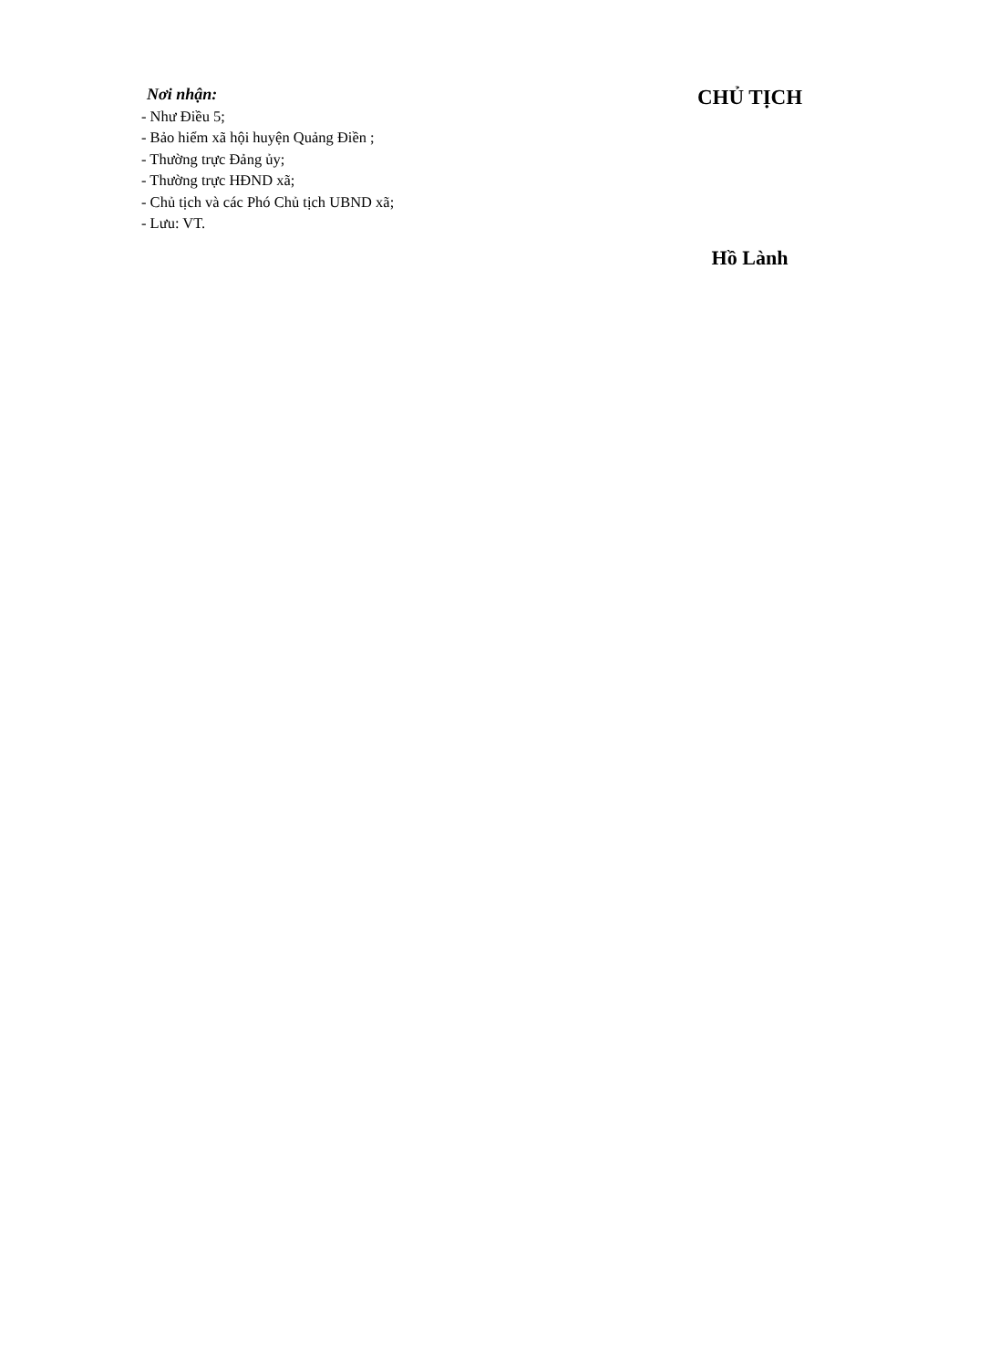Nơi nhận:
- Như Điều 5;
- Bảo hiểm xã hội huyện Quảng Điền ;
- Thường trực Đảng ủy;
- Thường trực HĐND xã;
- Chủ tịch và các Phó Chủ tịch UBND xã;
- Lưu: VT.
CHỦ TỊCH
Hồ Lành